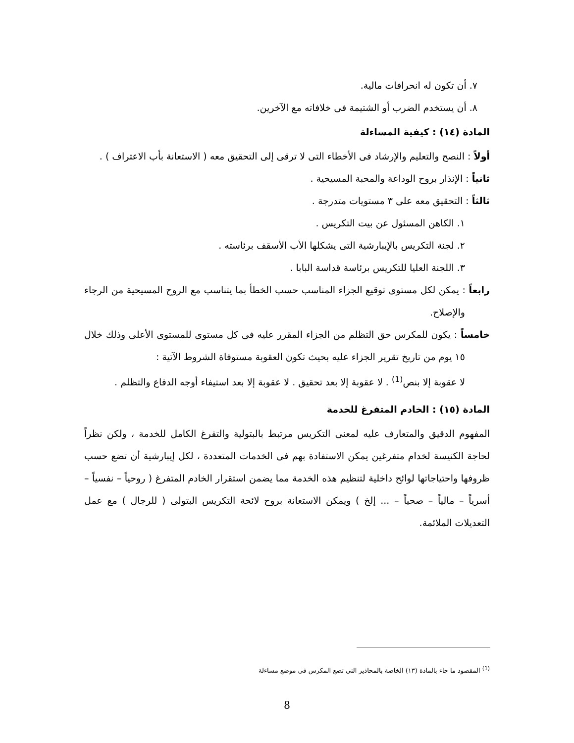٧. أن تكون له انحرافات مالية.
٨. أن يستخدم الضرب أو الشتيمة فى خلافاته مع الآخرين.
المادة (١٤) : كيفية المساءلة
أولاً : النصح والتعليم والإرشاد فى الأخطاء التى لا ترقى إلى التحقيق معه ( الاستعانة بأب الاعتراف ) .
ثانياً : الإنذار بروح الوداعة والمحبة المسيحية .
ثالثاً : التحقيق معه على ٣ مستويات متدرجة .
١. الكاهن المسئول عن بيت التكريس .
٢. لجنة التكريس بالإيبارشية التى يشكلها الأب الأسقف برئاسته .
٣. اللجنة العليا للتكريس برئاسة قداسة البابا .
رابعاً : يمكن لكل مستوى توقيع الجزاء المناسب حسب الخطأ بما يتناسب مع الروح المسيحية من الرجاء والإصلاح.
خامساً : يكون للمكرس حق التظلم من الجزاء المقرر عليه فى كل مستوى للمستوى الأعلى وذلك خلال ١٥ يوم من تاريخ تقرير الجزاء عليه بحيث تكون العقوبة مستوفاة الشروط الآتية :
لا عقوبة إلا بنص<sup>(1)</sup> . لا عقوبة إلا بعد تحقيق . لا عقوبة إلا بعد استيفاء أوجه الدفاع والتظلم .
المادة (١٥) : الخادم المتفرغ للخدمة
المفهوم الدقيق والمتعارف عليه لمعنى التكريس مرتبط بالبتولية والتفرغ الكامل للخدمة ، ولكن نظراً لحاجة الكنيسة لخدام متفرغين يمكن الاستفادة بهم فى الخدمات المتعددة ، لكل إيبارشية أن تضع حسب ظروفها واحتياجاتها لوائح داخلية لتنظيم هذه الخدمة مما يضمن استقرار الخادم المتفرغ ( روحياً – نفسياً – أسرياً – مالياً – صحياً – ... إلخ ) ويمكن الاستعانة بروح لائحة التكريس البتولى ( للرجال ) مع عمل التعديلات الملائمة.
<sup>(1)</sup> المقصود ما جاء بالمادة (١٣) الخاصة بالمحاذير التى تضع المكرس فى موضع مساءلة
8